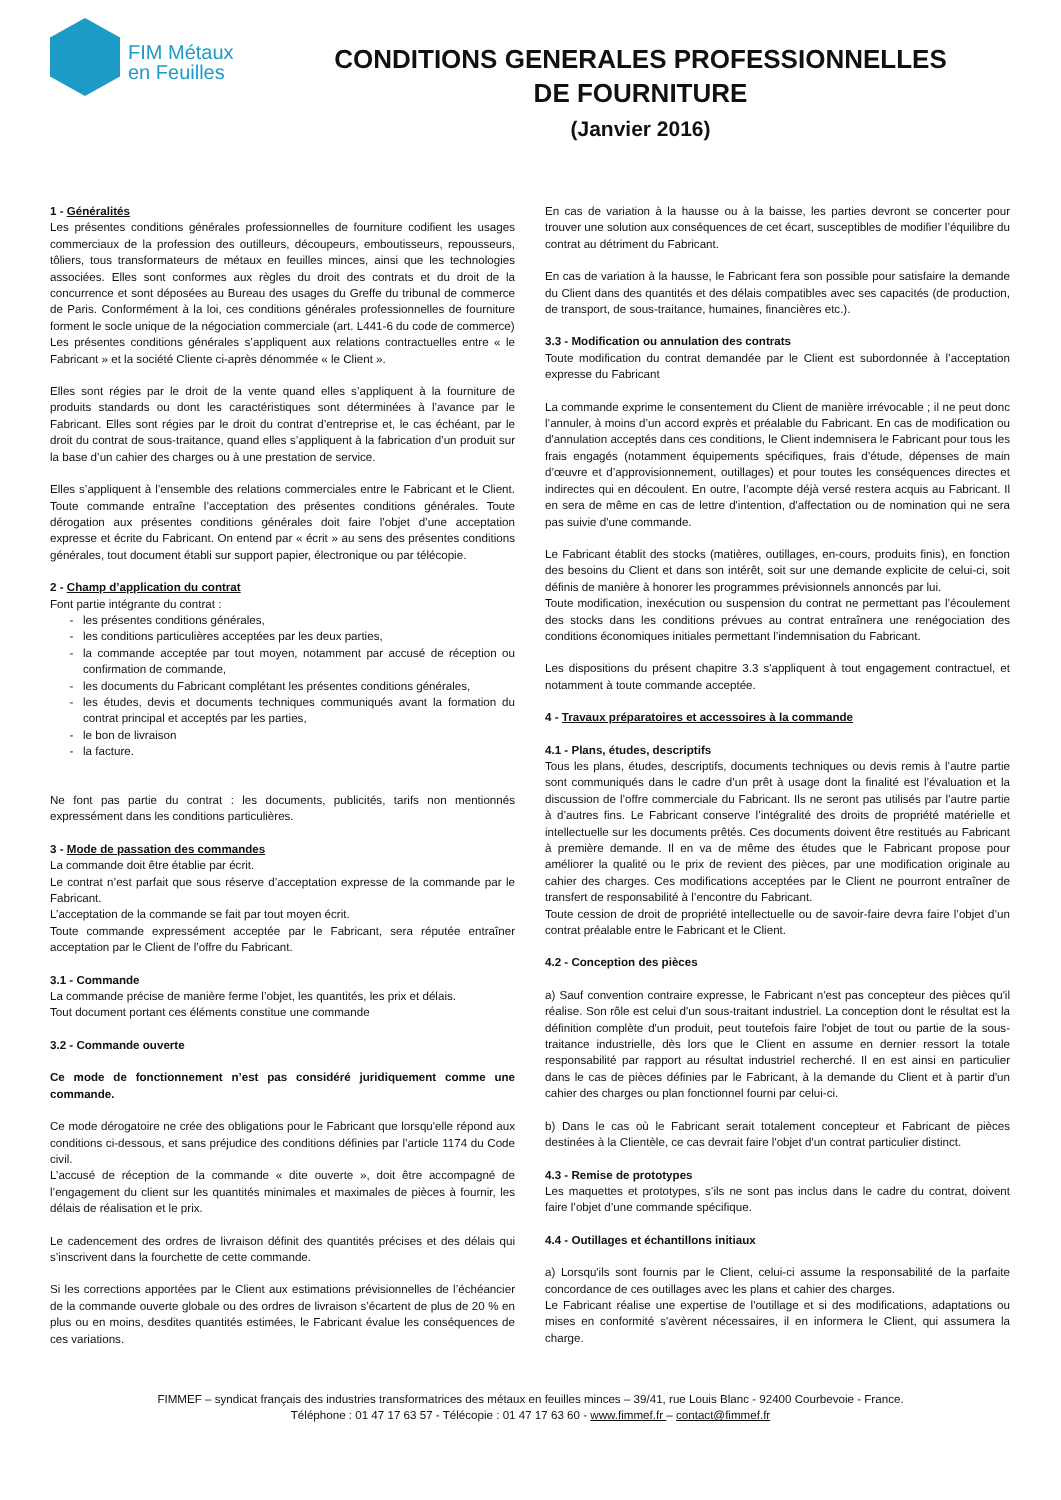FIM Métaux
en Feuilles
CONDITIONS GENERALES PROFESSIONNELLES
DE FOURNITURE
(Janvier 2016)
1 - Généralités
Les présentes conditions générales professionnelles de fourniture codifient les usages commerciaux de la profession des outilleurs, découpeurs, emboutisseurs, repousseurs, tôliers, tous transformateurs de métaux en feuilles minces, ainsi que les technologies associées. Elles sont conformes aux règles du droit des contrats et du droit de la concurrence et sont déposées au Bureau des usages du Greffe du tribunal de commerce de Paris. Conformément à la loi, ces conditions générales professionnelles de fourniture forment le socle unique de la négociation commerciale (art. L441-6 du code de commerce)
Les présentes conditions générales s’appliquent aux relations contractuelles entre « le Fabricant » et la société Cliente ci-après dénommée « le Client ».
Elles sont régies par le droit de la vente quand elles s’appliquent à la fourniture de produits standards ou dont les caractéristiques sont déterminées à l’avance par le Fabricant. Elles sont régies par le droit du contrat d’entreprise et, le cas échéant, par le droit du contrat de sous-traitance, quand elles s’appliquent à la fabrication d’un produit sur la base d’un cahier des charges ou à une prestation de service.
Elles s’appliquent à l’ensemble des relations commerciales entre le Fabricant et le Client. Toute commande entraîne l’acceptation des présentes conditions générales. Toute dérogation aux présentes conditions générales doit faire l’objet d’une acceptation expresse et écrite du Fabricant. On entend par « écrit » au sens des présentes conditions générales, tout document établi sur support papier, électronique ou par télécopie.
2 - Champ d’application du contrat
Font partie intégrante du contrat :
les présentes conditions générales,
les conditions particulières acceptées par les deux parties,
la commande acceptée par tout moyen, notamment par accusé de réception ou confirmation de commande,
les documents du Fabricant complétant les présentes conditions générales,
les études, devis et documents techniques communiqués avant la formation du contrat principal et acceptés par les parties,
le bon de livraison
la facture.
Ne font pas partie du contrat : les documents, publicités, tarifs non mentionnés expressément dans les conditions particulières.
3 - Mode de passation des commandes
La commande doit être établie par écrit.
Le contrat n’est parfait que sous réserve d’acceptation expresse de la commande par le Fabricant.
L’acceptation de la commande se fait par tout moyen écrit.
Toute commande expressément acceptée par le Fabricant, sera réputée entraîner acceptation par le Client de l’offre du Fabricant.
3.1 - Commande
La commande précise de manière ferme l’objet, les quantités, les prix et délais.
Tout document portant ces éléments constitue une commande
3.2 - Commande ouverte
Ce mode de fonctionnement n’est pas considéré juridiquement comme une commande.
Ce mode dérogatoire ne crée des obligations pour le Fabricant que lorsqu'elle répond aux conditions ci-dessous, et sans préjudice des conditions définies par l’article 1174 du Code civil.
L’accusé de réception de la commande « dite ouverte », doit être accompagné de l’engagement du client sur les quantités minimales et maximales de pièces à fournir, les délais de réalisation et le prix.
Le cadencement des ordres de livraison définit des quantités précises et des délais qui s’inscrivent dans la fourchette de cette commande.
Si les corrections apportées par le Client aux estimations prévisionnelles de l’échéancier de la commande ouverte globale ou des ordres de livraison s’écartent de plus de 20 % en plus ou en moins, desdites quantités estimées, le Fabricant évalue les conséquences de ces variations.
En cas de variation à la hausse ou à la baisse, les parties devront se concerter pour trouver une solution aux conséquences de cet écart, susceptibles de modifier l’équilibre du contrat au détriment du Fabricant.
En cas de variation à la hausse, le Fabricant fera son possible pour satisfaire la demande du Client dans des quantités et des délais compatibles avec ses capacités (de production, de transport, de sous-traitance, humaines, financières etc.).
3.3 - Modification ou annulation des contrats
Toute modification du contrat demandée par le Client est subordonnée à l’acceptation expresse du Fabricant
La commande exprime le consentement du Client de manière irrévocable ; il ne peut donc l’annuler, à moins d’un accord exprès et préalable du Fabricant. En cas de modification ou d'annulation acceptés dans ces conditions, le Client indemnisera le Fabricant pour tous les frais engagés (notamment équipements spécifiques, frais d’étude, dépenses de main d’œuvre et d’approvisionnement, outillages) et pour toutes les conséquences directes et indirectes qui en découlent. En outre, l’acompte déjà versé restera acquis au Fabricant. Il en sera de même en cas de lettre d'intention, d'affectation ou de nomination qui ne sera pas suivie d'une commande.
Le Fabricant établit des stocks (matières, outillages, en-cours, produits finis), en fonction des besoins du Client et dans son intérêt, soit sur une demande explicite de celui-ci, soit définis de manière à honorer les programmes prévisionnels annoncés par lui.
Toute modification, inexécution ou suspension du contrat ne permettant pas l’écoulement des stocks dans les conditions prévues au contrat entraînera une renégociation des conditions économiques initiales permettant l’indemnisation du Fabricant.
Les dispositions du présent chapitre 3.3 s'appliquent à tout engagement contractuel, et notamment à toute commande acceptée.
4 - Travaux préparatoires et accessoires à la commande
4.1 - Plans, études, descriptifs
Tous les plans, études, descriptifs, documents techniques ou devis remis à l’autre partie sont communiqués dans le cadre d’un prêt à usage dont la finalité est l’évaluation et la discussion de l’offre commerciale du Fabricant. Ils ne seront pas utilisés par l’autre partie à d’autres fins. Le Fabricant conserve l’intégralité des droits de propriété matérielle et intellectuelle sur les documents prêtés. Ces documents doivent être restitués au Fabricant à première demande. Il en va de même des études que le Fabricant propose pour améliorer la qualité ou le prix de revient des pièces, par une modification originale au cahier des charges. Ces modifications acceptées par le Client ne pourront entraîner de transfert de responsabilité à l’encontre du Fabricant.
Toute cession de droit de propriété intellectuelle ou de savoir-faire devra faire l’objet d’un contrat préalable entre le Fabricant et le Client.
4.2 - Conception des pièces
a) Sauf convention contraire expresse, le Fabricant n'est pas concepteur des pièces qu'il réalise. Son rôle est celui d'un sous-traitant industriel. La conception dont le résultat est la définition complète d'un produit, peut toutefois faire l'objet de tout ou partie de la sous-traitance industrielle, dès lors que le Client en assume en dernier ressort la totale responsabilité par rapport au résultat industriel recherché. Il en est ainsi en particulier dans le cas de pièces définies par le Fabricant, à la demande du Client et à partir d'un cahier des charges ou plan fonctionnel fourni par celui-ci.
b) Dans le cas où le Fabricant serait totalement concepteur et Fabricant de pièces destinées à la Clientèle, ce cas devrait faire l'objet d'un contrat particulier distinct.
4.3 - Remise de prototypes
Les maquettes et prototypes, s’ils ne sont pas inclus dans le cadre du contrat, doivent faire l’objet d’une commande spécifique.
4.4 - Outillages et échantillons initiaux
a) Lorsqu'ils sont fournis par le Client, celui-ci assume la responsabilité de la parfaite concordance de ces outillages avec les plans et cahier des charges.
Le Fabricant réalise une expertise de l'outillage et si des modifications, adaptations ou mises en conformité s'avèrent nécessaires, il en informera le Client, qui assumera la charge.
FIMMEF – syndicat français des industries transformatrices des métaux en feuilles minces – 39/41, rue Louis Blanc - 92400 Courbevoie - France.
Téléphone : 01 47 17 63 57 - Télécopie : 01 47 17 63 60 - www.fimmef.fr – contact@fimmef.fr